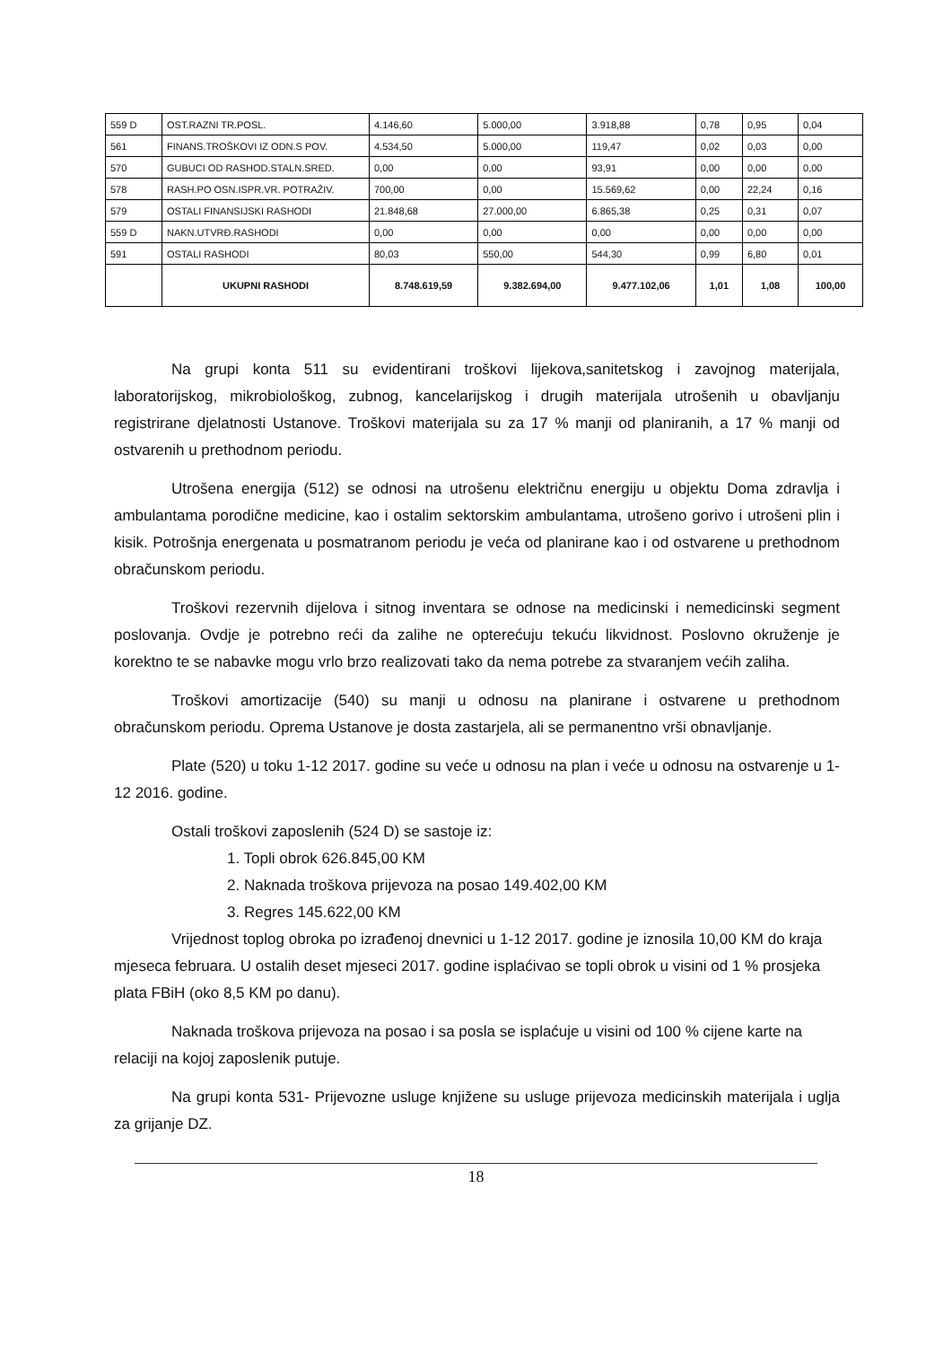| 559 D | OST.RAZNI TR.POSL. | 4.146,60 | 5.000,00 | 3.918,88 | 0,78 | 0,95 | 0,04 |
| 561 | FINANS.TROŠKOVI IZ ODN.S POV. | 4.534,50 | 5.000,00 | 119,47 | 0,02 | 0,03 | 0,00 |
| 570 | GUBUCI OD RASHOD.STALN.SRED. | 0,00 | 0,00 | 93,91 | 0,00 | 0,00 | 0,00 |
| 578 | RASH.PO OSN.ISPR.VR. POTRAŽIV. | 700,00 | 0,00 | 15.569,62 | 0,00 | 22,24 | 0,16 |
| 579 | OSTALI FINANSIJSKI RASHODI | 21.848,68 | 27.000,00 | 6.865,38 | 0,25 | 0,31 | 0,07 |
| 559 D | NAKN.UTVRĐ.RASHODI | 0,00 | 0,00 | 0,00 | 0,00 | 0,00 | 0,00 |
| 591 | OSTALI RASHODI | 80,03 | 550,00 | 544,30 | 0,99 | 6,80 | 0,01 |
| | UKUPNI RASHODI | 8.748.619,59 | 9.382.694,00 | 9.477.102,06 | 1,01 | 1,08 | 100,00 |
Na grupi konta 511 su evidentirani troškovi lijekova,sanitetskog i zavojnog materijala, laboratorijskog, mikrobiološkog, zubnog, kancelarijskog i drugih materijala utrošenih u obavljanju registrirane djelatnosti Ustanove. Troškovi materijala su za 17 % manji od planiranih, a 17 % manji od ostvarenih u prethodnom periodu.
Utrošena energija (512) se odnosi na utrošenu električnu energiju u objektu Doma zdravlja i ambulantama porodične medicine, kao i ostalim sektorskim ambulantama, utrošeno gorivo i utrošeni plin i kisik. Potrošnja energenata u posmatranom periodu je veća od planirane kao i od ostvarene u prethodnom obračunskom periodu.
Troškovi rezervnih dijelova i sitnog inventara se odnose na medicinski i nemedicinski segment poslovanja. Ovdje je potrebno reći da zalihe ne opterećuju tekuću likvidnost. Poslovno okruženje je korektno te se nabavke mogu vrlo brzo realizovati tako da nema potrebe za stvaranjem većih zaliha.
Troškovi amortizacije (540) su manji u odnosu na planirane i ostvarene u prethodnom obračunskom periodu. Oprema Ustanove je dosta zastarjela, ali se permanentno vrši obnavljanje.
Plate (520) u toku 1-12 2017. godine su veće u odnosu na plan i veće u odnosu na ostvarenje u 1-12 2016. godine.
Ostali troškovi zaposlenih (524 D) se sastoje iz:
1. Topli obrok 626.845,00 KM
2. Naknada troškova prijevoza na posao 149.402,00 KM
3. Regres 145.622,00 KM
Vrijednost toplog obroka po izrađenoj dnevnici u 1-12 2017. godine je iznosila 10,00 KM do kraja mjeseca februara. U ostalih deset mjeseci 2017. godine isplaćivao se topli obrok u visini od 1 % prosjeka plata FBiH (oko 8,5 KM po danu).
Naknada troškova prijevoza na posao i sa posla se isplaćuje u visini od 100 % cijene karte na relaciji na kojoj zaposlenik putuje.
Na grupi konta 531- Prijevozne usluge knjižene su usluge prijevoza medicinskih materijala i uglja za grijanje DZ.
18